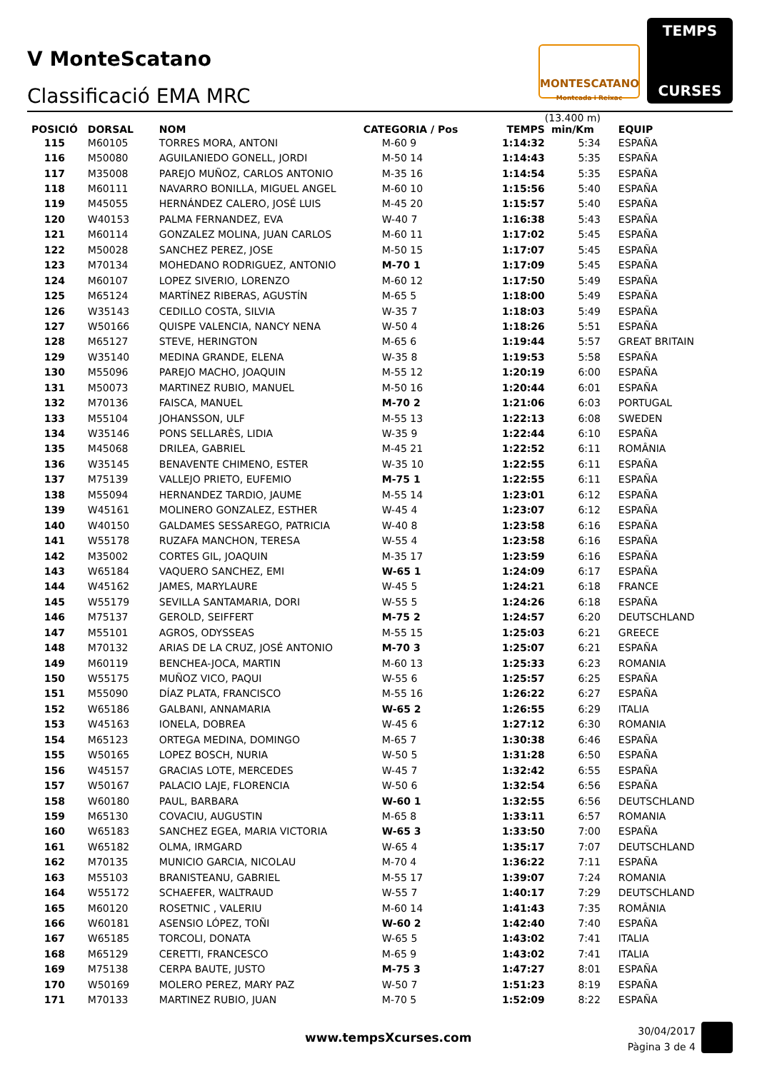V MonteScatano
Classificació EMA MRC
MONTESCATANO
Montcada i Reixac
TEMPS
CURSES
| POSICIÓ | DORSAL | NOM | CATEGORIA / Pos | TEMPS | (13.400 m) min/Km | EQUIP |
| --- | --- | --- | --- | --- | --- | --- |
| 115 | M60105 | TORRES MORA, ANTONI | M-60 9 | 1:14:32 | 5:34 | ESPAÑA |
| 116 | M50080 | AGUILANIEDO GONELL, JORDI | M-50 14 | 1:14:43 | 5:35 | ESPAÑA |
| 117 | M35008 | PAREJO MUÑOZ, CARLOS ANTONIO | M-35 16 | 1:14:54 | 5:35 | ESPAÑA |
| 118 | M60111 | NAVARRO BONILLA, MIGUEL ANGEL | M-60 10 | 1:15:56 | 5:40 | ESPAÑA |
| 119 | M45055 | HERNÁNDEZ CALERO, JOSÉ LUIS | M-45 20 | 1:15:57 | 5:40 | ESPAÑA |
| 120 | W40153 | PALMA FERNANDEZ, EVA | W-40 7 | 1:16:38 | 5:43 | ESPAÑA |
| 121 | M60114 | GONZALEZ MOLINA, JUAN CARLOS | M-60 11 | 1:17:02 | 5:45 | ESPAÑA |
| 122 | M50028 | SANCHEZ PEREZ, JOSE | M-50 15 | 1:17:07 | 5:45 | ESPAÑA |
| 123 | M70134 | MOHEDANO RODRIGUEZ, ANTONIO | M-70 1 | 1:17:09 | 5:45 | ESPAÑA |
| 124 | M60107 | LOPEZ SIVERIO, LORENZO | M-60 12 | 1:17:50 | 5:49 | ESPAÑA |
| 125 | M65124 | MARTÍNEZ RIBERAS, AGUSTÍN | M-65 5 | 1:18:00 | 5:49 | ESPAÑA |
| 126 | W35143 | CEDILLO COSTA, SILVIA | W-35 7 | 1:18:03 | 5:49 | ESPAÑA |
| 127 | W50166 | QUISPE VALENCIA, NANCY NENA | W-50 4 | 1:18:26 | 5:51 | ESPAÑA |
| 128 | M65127 | STEVE, HERINGTON | M-65 6 | 1:19:44 | 5:57 | GREAT BRITAIN |
| 129 | W35140 | MEDINA GRANDE, ELENA | W-35 8 | 1:19:53 | 5:58 | ESPAÑA |
| 130 | M55096 | PAREJO MACHO, JOAQUIN | M-55 12 | 1:20:19 | 6:00 | ESPAÑA |
| 131 | M50073 | MARTINEZ RUBIO, MANUEL | M-50 16 | 1:20:44 | 6:01 | ESPAÑA |
| 132 | M70136 | FAISCA, MANUEL | M-70 2 | 1:21:06 | 6:03 | PORTUGAL |
| 133 | M55104 | JOHANSSON, ULF | M-55 13 | 1:22:13 | 6:08 | SWEDEN |
| 134 | W35146 | PONS SELLARÈS, LIDIA | W-35 9 | 1:22:44 | 6:10 | ESPAÑA |
| 135 | M45068 | DRILEA, GABRIEL | M-45 21 | 1:22:52 | 6:11 | ROMÂNIA |
| 136 | W35145 | BENAVENTE CHIMENO, ESTER | W-35 10 | 1:22:55 | 6:11 | ESPAÑA |
| 137 | M75139 | VALLEJO PRIETO, EUFEMIO | M-75 1 | 1:22:55 | 6:11 | ESPAÑA |
| 138 | M55094 | HERNANDEZ TARDIO, JAUME | M-55 14 | 1:23:01 | 6:12 | ESPAÑA |
| 139 | W45161 | MOLINERO GONZALEZ, ESTHER | W-45 4 | 1:23:07 | 6:12 | ESPAÑA |
| 140 | W40150 | GALDAMES SESSAREGO, PATRICIA | W-40 8 | 1:23:58 | 6:16 | ESPAÑA |
| 141 | W55178 | RUZAFA MANCHON, TERESA | W-55 4 | 1:23:58 | 6:16 | ESPAÑA |
| 142 | M35002 | CORTES GIL, JOAQUIN | M-35 17 | 1:23:59 | 6:16 | ESPAÑA |
| 143 | W65184 | VAQUERO SANCHEZ, EMI | W-65 1 | 1:24:09 | 6:17 | ESPAÑA |
| 144 | W45162 | JAMES, MARYLAURE | W-45 5 | 1:24:21 | 6:18 | FRANCE |
| 145 | W55179 | SEVILLA SANTAMARIA, DORI | W-55 5 | 1:24:26 | 6:18 | ESPAÑA |
| 146 | M75137 | GEROLD, SEIFFERT | M-75 2 | 1:24:57 | 6:20 | DEUTSCHLAND |
| 147 | M55101 | AGROS, ODYSSEAS | M-55 15 | 1:25:03 | 6:21 | GREECE |
| 148 | M70132 | ARIAS DE LA CRUZ, JOSÉ ANTONIO | M-70 3 | 1:25:07 | 6:21 | ESPAÑA |
| 149 | M60119 | BENCHEA-JOCA, MARTIN | M-60 13 | 1:25:33 | 6:23 | ROMANIA |
| 150 | W55175 | MUÑOZ VICO, PAQUI | W-55 6 | 1:25:57 | 6:25 | ESPAÑA |
| 151 | M55090 | DÍAZ PLATA, FRANCISCO | M-55 16 | 1:26:22 | 6:27 | ESPAÑA |
| 152 | W65186 | GALBANI, ANNAMARIA | W-65 2 | 1:26:55 | 6:29 | ITALIA |
| 153 | W45163 | IONELA, DOBREA | W-45 6 | 1:27:12 | 6:30 | ROMANIA |
| 154 | M65123 | ORTEGA MEDINA, DOMINGO | M-65 7 | 1:30:38 | 6:46 | ESPAÑA |
| 155 | W50165 | LOPEZ BOSCH, NURIA | W-50 5 | 1:31:28 | 6:50 | ESPAÑA |
| 156 | W45157 | GRACIAS LOTE, MERCEDES | W-45 7 | 1:32:42 | 6:55 | ESPAÑA |
| 157 | W50167 | PALACIO LAJE, FLORENCIA | W-50 6 | 1:32:54 | 6:56 | ESPAÑA |
| 158 | W60180 | PAUL, BARBARA | W-60 1 | 1:32:55 | 6:56 | DEUTSCHLAND |
| 159 | M65130 | COVACIU, AUGUSTIN | M-65 8 | 1:33:11 | 6:57 | ROMANIA |
| 160 | W65183 | SANCHEZ EGEA, MARIA VICTORIA | W-65 3 | 1:33:50 | 7:00 | ESPAÑA |
| 161 | W65182 | OLMA, IRMGARD | W-65 4 | 1:35:17 | 7:07 | DEUTSCHLAND |
| 162 | M70135 | MUNICIO GARCIA, NICOLAU | M-70 4 | 1:36:22 | 7:11 | ESPAÑA |
| 163 | M55103 | BRANISTEANU, GABRIEL | M-55 17 | 1:39:07 | 7:24 | ROMANIA |
| 164 | W55172 | SCHAEFER, WALTRAUD | W-55 7 | 1:40:17 | 7:29 | DEUTSCHLAND |
| 165 | M60120 | ROSETNIC , VALERIU | M-60 14 | 1:41:43 | 7:35 | ROMÂNIA |
| 166 | W60181 | ASENSIO LÓPEZ, TOÑI | W-60 2 | 1:42:40 | 7:40 | ESPAÑA |
| 167 | W65185 | TORCOLI, DONATA | W-65 5 | 1:43:02 | 7:41 | ITALIA |
| 168 | M65129 | CERETTI, FRANCESCO | M-65 9 | 1:43:02 | 7:41 | ITALIA |
| 169 | M75138 | CERPA BAUTE, JUSTO | M-75 3 | 1:47:27 | 8:01 | ESPAÑA |
| 170 | W50169 | MOLERO PEREZ, MARY PAZ | W-50 7 | 1:51:23 | 8:19 | ESPAÑA |
| 171 | M70133 | MARTINEZ RUBIO, JUAN | M-70 5 | 1:52:09 | 8:22 | ESPAÑA |
www.tempsXcurses.com
30/04/2017
Pàgina 3 de 4